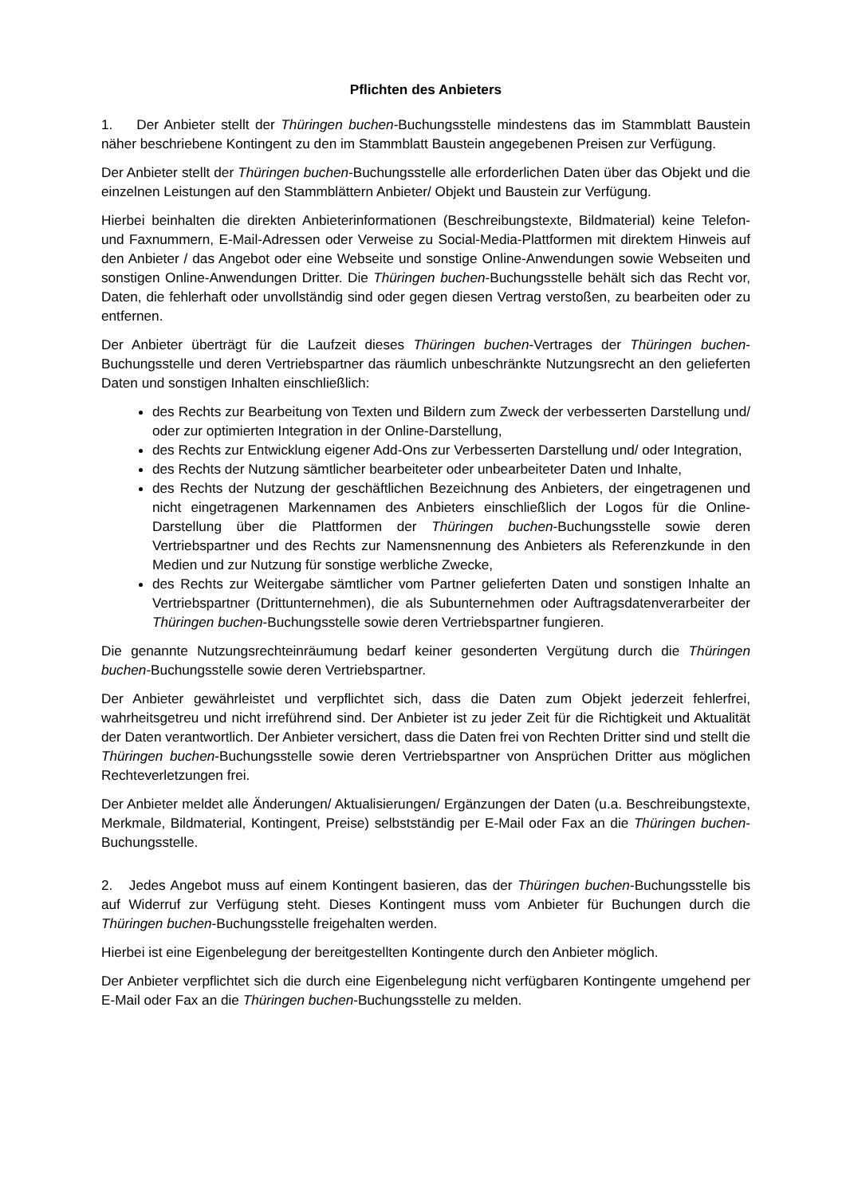Pflichten des Anbieters
1. Der Anbieter stellt der Thüringen buchen-Buchungsstelle mindestens das im Stammblatt Baustein näher beschriebene Kontingent zu den im Stammblatt Baustein angegebenen Preisen zur Verfügung.
Der Anbieter stellt der Thüringen buchen-Buchungsstelle alle erforderlichen Daten über das Objekt und die einzelnen Leistungen auf den Stammblättern Anbieter/ Objekt und Baustein zur Verfügung.
Hierbei beinhalten die direkten Anbieterinformationen (Beschreibungstexte, Bildmaterial) keine Telefon- und Faxnummern, E-Mail-Adressen oder Verweise zu Social-Media-Plattformen mit direktem Hinweis auf den Anbieter / das Angebot oder eine Webseite und sonstige Online-Anwendungen sowie Webseiten und sonstigen Online-Anwendungen Dritter. Die Thüringen buchen-Buchungsstelle behält sich das Recht vor, Daten, die fehlerhaft oder unvollständig sind oder gegen diesen Vertrag verstoßen, zu bearbeiten oder zu entfernen.
Der Anbieter überträgt für die Laufzeit dieses Thüringen buchen-Vertrages der Thüringen buchen-Buchungsstelle und deren Vertriebspartner das räumlich unbeschränkte Nutzungsrecht an den gelieferten Daten und sonstigen Inhalten einschließlich:
des Rechts zur Bearbeitung von Texten und Bildern zum Zweck der verbesserten Darstellung und/ oder zur optimierten Integration in der Online-Darstellung,
des Rechts zur Entwicklung eigener Add-Ons zur Verbesserten Darstellung und/ oder Integration,
des Rechts der Nutzung sämtlicher bearbeiteter oder unbearbeiteter Daten und Inhalte,
des Rechts der Nutzung der geschäftlichen Bezeichnung des Anbieters, der eingetragenen und nicht eingetragenen Markennamen des Anbieters einschließlich der Logos für die Online-Darstellung über die Plattformen der Thüringen buchen-Buchungsstelle sowie deren Vertriebspartner und des Rechts zur Namensnennung des Anbieters als Referenzkunde in den Medien und zur Nutzung für sonstige werbliche Zwecke,
des Rechts zur Weitergabe sämtlicher vom Partner gelieferten Daten und sonstigen Inhalte an Vertriebspartner (Drittunternehmen), die als Subunternehmen oder Auftragsdatenverarbeiter der Thüringen buchen-Buchungsstelle sowie deren Vertriebspartner fungieren.
Die genannte Nutzungsrechteinräumung bedarf keiner gesonderten Vergütung durch die Thüringen buchen-Buchungsstelle sowie deren Vertriebspartner.
Der Anbieter gewährleistet und verpflichtet sich, dass die Daten zum Objekt jederzeit fehlerfrei, wahrheitsgetreu und nicht irreführend sind. Der Anbieter ist zu jeder Zeit für die Richtigkeit und Aktualität der Daten verantwortlich. Der Anbieter versichert, dass die Daten frei von Rechten Dritter sind und stellt die Thüringen buchen-Buchungsstelle sowie deren Vertriebspartner von Ansprüchen Dritter aus möglichen Rechteverletzungen frei.
Der Anbieter meldet alle Änderungen/ Aktualisierungen/ Ergänzungen der Daten (u.a. Beschreibungstexte, Merkmale, Bildmaterial, Kontingent, Preise) selbstständig per E-Mail oder Fax an die Thüringen buchen-Buchungsstelle.
2. Jedes Angebot muss auf einem Kontingent basieren, das der Thüringen buchen-Buchungsstelle bis auf Widerruf zur Verfügung steht. Dieses Kontingent muss vom Anbieter für Buchungen durch die Thüringen buchen-Buchungsstelle freigehalten werden.
Hierbei ist eine Eigenbelegung der bereitgestellten Kontingente durch den Anbieter möglich.
Der Anbieter verpflichtet sich die durch eine Eigenbelegung nicht verfügbaren Kontingente umgehend per E-Mail oder Fax an die Thüringen buchen-Buchungsstelle zu melden.